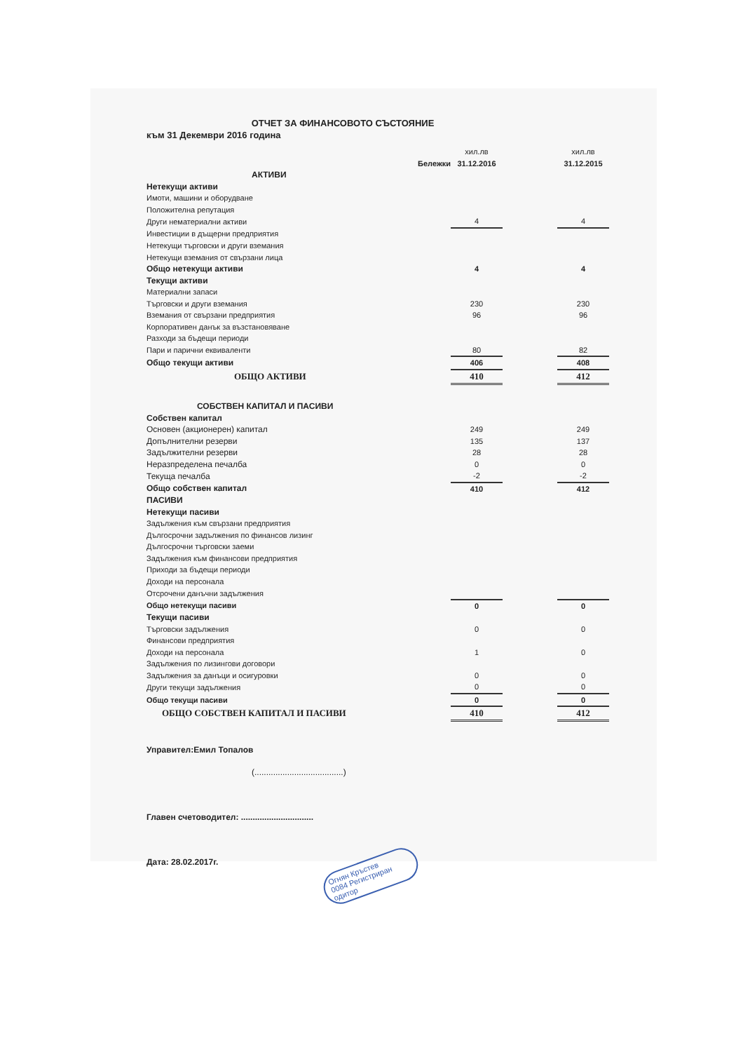ОТЧЕТ ЗА ФИНАНСОВОТО СЪСТОЯНИЕ
към 31 Декември 2016 година
| | | хил.лв | | хил.лв |
| | Бележки | 31.12.2016 | | 31.12.2015 |
| АКТИВИ | | | | |
| Нетекущи активи | | | | |
| Имоти, машини и оборудване | | | | |
| Положителна репутация | | | | |
| Други нематериални активи | | 4 | | 4 |
| Инвестиции в дъщерни предприятия | | | | |
| Нетекущи търговски и други вземания | | | | |
| Нетекущи вземания от свързани лица | | | | |
| Общо нетекущи активи | | 4 | | 4 |
| Текущи активи | | | | |
| Материални запаси | | | | |
| Търговски и други вземания | | 230 | | 230 |
| Вземания от свързани предприятия | | 96 | | 96 |
| Корпоративен данък за възстановяване | | | | |
| Разходи за бъдещи периоди | | | | |
| Пари и парични еквиваленти | | 80 | | 82 |
| Общо текущи активи | | 406 | | 408 |
| ОБЩО АКТИВИ | | 410 | | 412 |
| СОБСТВЕН КАПИТАЛ И ПАСИВИ | | | | |
| Собствен капитал | | | | |
| Основен (акционерен) капитал | | 249 | | 249 |
| Допълнителни резерви | | 135 | | 137 |
| Задължителни резерви | | 28 | | 28 |
| Неразпределена печалба | | 0 | | 0 |
| Текуща печалба | | -2 | | -2 |
| Общо собствен капитал | | 410 | | 412 |
| ПАСИВИ | | | | |
| Нетекущи пасиви | | | | |
| Задължения към свързани предприятия | | | | |
| Дългосрочни задължения по финансов лизинг | | | | |
| Дългосрочни търговски заеми | | | | |
| Задължения към финансови предприятия | | | | |
| Приходи за бъдещи периоди | | | | |
| Доходи на персонала | | | | |
| Отсрочени данъчни задължения | | | | |
| Общо нетекущи пасиви | | 0 | | 0 |
| Текущи пасиви | | | | |
| Търговски задължения | | 0 | | 0 |
| Финансови предприятия | | | | |
| Доходи на персонала | | 1 | | 0 |
| Задължения по лизингови договори | | | | |
| Задължения за данъци и осигуровки | | 0 | | 0 |
| Други текущи задължения | | 0 | | 0 |
| Общо текущи пасиви | | 0 | | 0 |
| ОБЩО СОБСТВЕН КАПИТАЛ И ПАСИВИ | | 410 | | 412 |
Управител:Емил Топалов
(......................................)
Главен счетоводител: ...............................
Дата: 28.02.2017г.
Огнян Кръстев
0084 Регистриран одитор